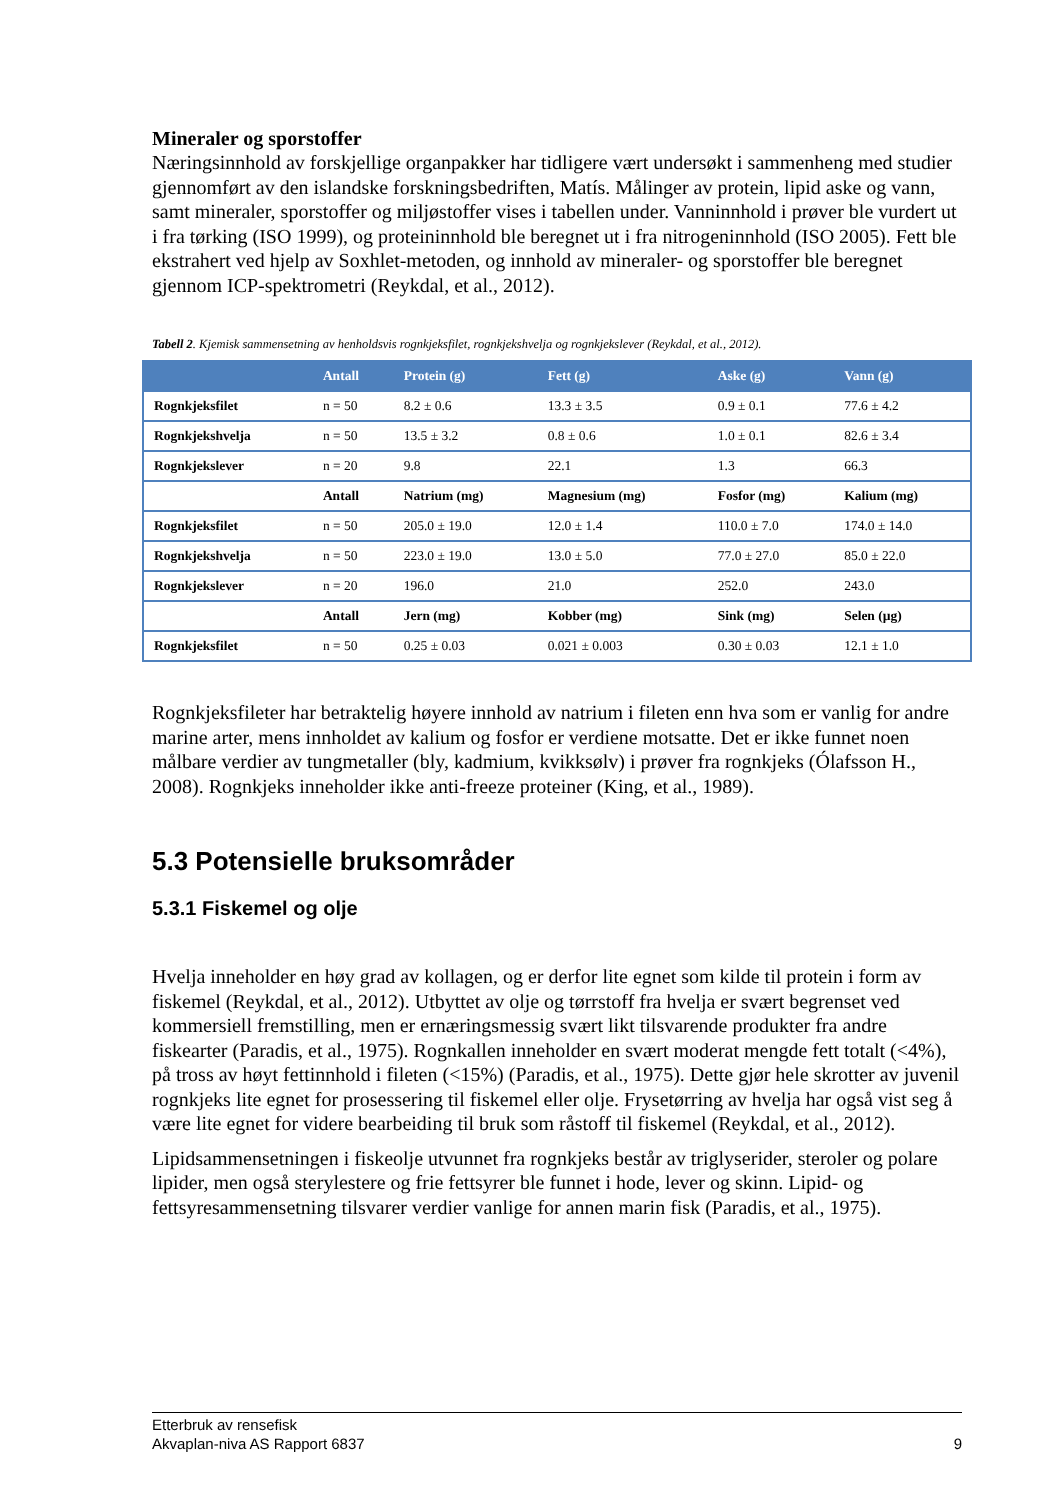Mineraler og sporstoffer
Næringsinnhold av forskjellige organpakker har tidligere vært undersøkt i sammenheng med studier gjennomført av den islandske forskningsbedriften, Matís. Målinger av protein, lipid aske og vann, samt mineraler, sporstoffer og miljøstoffer vises i tabellen under. Vanninnhold i prøver ble vurdert ut i fra tørking (ISO 1999), og proteininnhold ble beregnet ut i fra nitrogeninnhold (ISO 2005). Fett ble ekstrahert ved hjelp av Soxhlet-metoden, og innhold av mineraler- og sporstoffer ble beregnet gjennom ICP-spektrometri (Reykdal, et al., 2012).
Tabell 2. Kjemisk sammensetning av henholdsvis rognkjeksfilet, rognkjekshvelja og rognkjekslever (Reykdal, et al., 2012).
| | Antall | Protein (g) | Fett (g) | Aske (g) | Vann (g) |
| --- | --- | --- | --- | --- | --- |
| Rognkjeksfilet | n = 50 | 8.2 ± 0.6 | 13.3 ± 3.5 | 0.9 ± 0.1 | 77.6 ± 4.2 |
| Rognkjekshvelja | n = 50 | 13.5 ± 3.2 | 0.8 ± 0.6 | 1.0 ± 0.1 | 82.6 ± 3.4 |
| Rognkjekslever | n = 20 | 9.8 | 22.1 | 1.3 | 66.3 |
| | Antall | Natrium (mg) | Magnesium (mg) | Fosfor (mg) | Kalium (mg) |
| Rognkjeksfilet | n = 50 | 205.0 ± 19.0 | 12.0 ± 1.4 | 110.0 ± 7.0 | 174.0 ± 14.0 |
| Rognkjekshvelja | n = 50 | 223.0 ± 19.0 | 13.0 ± 5.0 | 77.0 ± 27.0 | 85.0 ± 22.0 |
| Rognkjekslever | n = 20 | 196.0 | 21.0 | 252.0 | 243.0 |
| | Antall | Jern (mg) | Kobber (mg) | Sink (mg) | Selen (µg) |
| Rognkjeksfilet | n = 50 | 0.25 ± 0.03 | 0.021 ± 0.003 | 0.30 ± 0.03 | 12.1 ± 1.0 |
Rognkjeksfileter har betraktelig høyere innhold av natrium i fileten enn hva som er vanlig for andre marine arter, mens innholdet av kalium og fosfor er verdiene motsatte. Det er ikke funnet noen målbare verdier av tungmetaller (bly, kadmium, kvikksølv) i prøver fra rognkjeks (Ólafsson H., 2008). Rognkjeks inneholder ikke anti-freeze proteiner (King, et al., 1989).
5.3 Potensielle bruksområder
5.3.1 Fiskemel og olje
Hvelja inneholder en høy grad av kollagen, og er derfor lite egnet som kilde til protein i form av fiskemel (Reykdal, et al., 2012). Utbyttet av olje og tørrstoff fra hvelja er svært begrenset ved kommersiell fremstilling, men er ernæringsmessig svært likt tilsvarende produkter fra andre fiskearter (Paradis, et al., 1975). Rognkallen inneholder en svært moderat mengde fett totalt (<4%), på tross av høyt fettinnhold i fileten (<15%) (Paradis, et al., 1975). Dette gjør hele skrotter av juvenil rognkjeks lite egnet for prosessering til fiskemel eller olje. Frysetørring av hvelja har også vist seg å være lite egnet for videre bearbeiding til bruk som råstoff til fiskemel (Reykdal, et al., 2012).
Lipidsammensetningen i fiskeolje utvunnet fra rognkjeks består av triglyserider, steroler og polare lipider, men også sterylestere og frie fettsyrer ble funnet i hode, lever og skinn. Lipid- og fettsyresammensetning tilsvarer verdier vanlige for annen marin fisk (Paradis, et al., 1975).
Etterbruk av rensefisk
Akvaplan-niva AS Rapport 6837 9